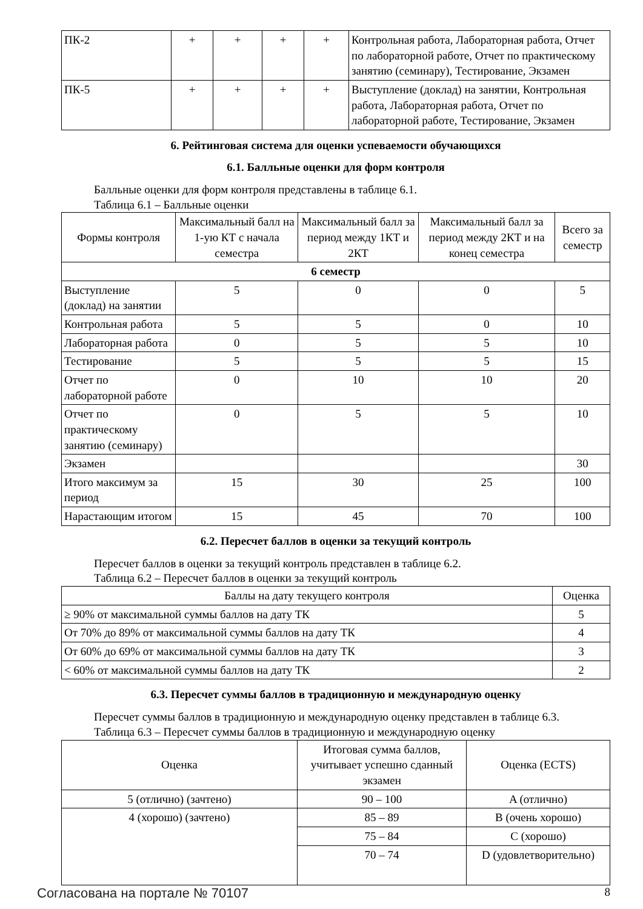| ПК-2 | + | + | + | + | Контрольная работа, Лабораторная работа, Отчет по лабораторной работе, Отчет по практическому занятию (семинару), Тестирование, Экзамен |
| ПК-5 | + | + | + | + | Выступление (доклад) на занятии, Контрольная работа, Лабораторная работа, Отчет по лабораторной работе, Тестирование, Экзамен |
6. Рейтинговая система для оценки успеваемости обучающихся
6.1. Балльные оценки для форм контроля
Балльные оценки для форм контроля представлены в таблице 6.1.
Таблица 6.1 – Балльные оценки
| Формы контроля | Максимальный балл на 1-ую КТ с начала семестра | Максимальный балл за период между 1КТ и 2КТ | Максимальный балл за период между 2КТ и на конец семестра | Всего за семестр |
| --- | --- | --- | --- | --- |
| 6 семестр | | | | |
| Выступление (доклад) на занятии | 5 | 0 | 0 | 5 |
| Контрольная работа | 5 | 5 | 0 | 10 |
| Лабораторная работа | 0 | 5 | 5 | 10 |
| Тестирование | 5 | 5 | 5 | 15 |
| Отчет по лабораторной работе | 0 | 10 | 10 | 20 |
| Отчет по практическому занятию (семинару) | 0 | 5 | 5 | 10 |
| Экзамен | | | | 30 |
| Итого максимум за период | 15 | 30 | 25 | 100 |
| Нарастающим итогом | 15 | 45 | 70 | 100 |
6.2. Пересчет баллов в оценки за текущий контроль
Пересчет баллов в оценки за текущий контроль представлен в таблице 6.2.
Таблица 6.2 – Пересчет баллов в оценки за текущий контроль
| Баллы на дату текущего контроля | Оценка |
| --- | --- |
| ≥ 90% от максимальной суммы баллов на дату ТК | 5 |
| От 70% до 89% от максимальной суммы баллов на дату ТК | 4 |
| От 60% до 69% от максимальной суммы баллов на дату ТК | 3 |
| < 60% от максимальной суммы баллов на дату ТК | 2 |
6.3. Пересчет суммы баллов в традиционную и международную оценку
Пересчет суммы баллов в традиционную и международную оценку представлен в таблице 6.3.
Таблица 6.3 – Пересчет суммы баллов в традиционную и международную оценку
| Оценка | Итоговая сумма баллов, учитывает успешно сданный экзамен | Оценка (ECTS) |
| --- | --- | --- |
| 5 (отлично) (зачтено) | 90 – 100 | A (отлично) |
| 4 (хорошо) (зачтено) | 85 – 89 | B (очень хорошо) |
| | 75 – 84 | C (хорошо) |
| | 70 – 74 | D (удовлетворительно) |
Согласована на портале № 70107 8